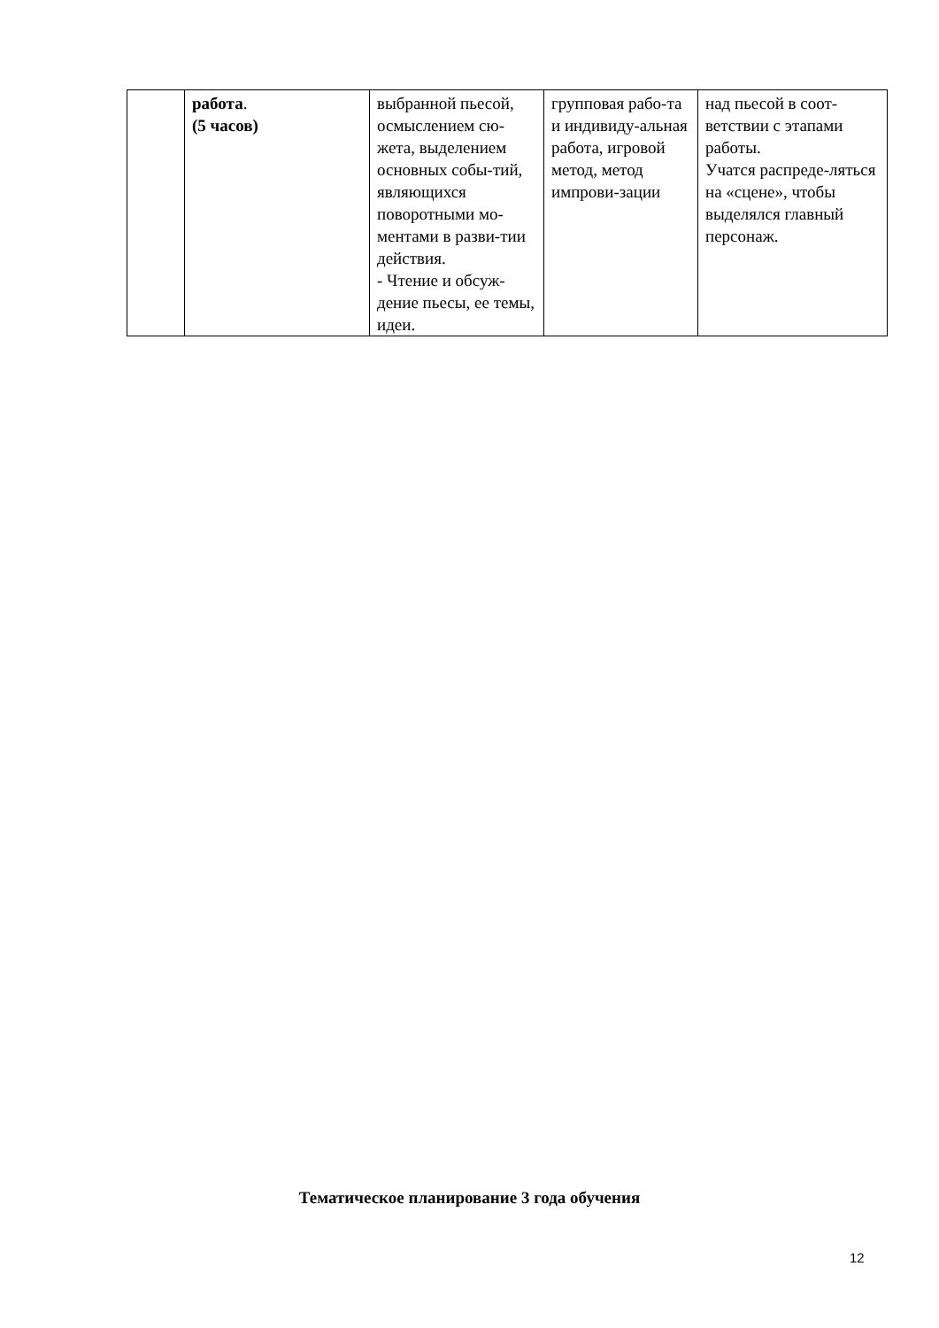| | работа . (5 часов) | выбранной пьесой, осмыслением сю-жета, выделением основных собы-тий, являющихся поворотными мо-ментами в разви-тии действия. - Чтение и обсуж-дение пьесы, ее темы, идеи. | групповая рабо-та и индивиду-альная работа, игровой метод, метод импрови-зации | над пьесой в соот-ветствии с этапами работы. Учатся распреде-ляться на «сцене», чтобы выделялся главный персонаж. |
Тематическое планирование 3 года обучения
12